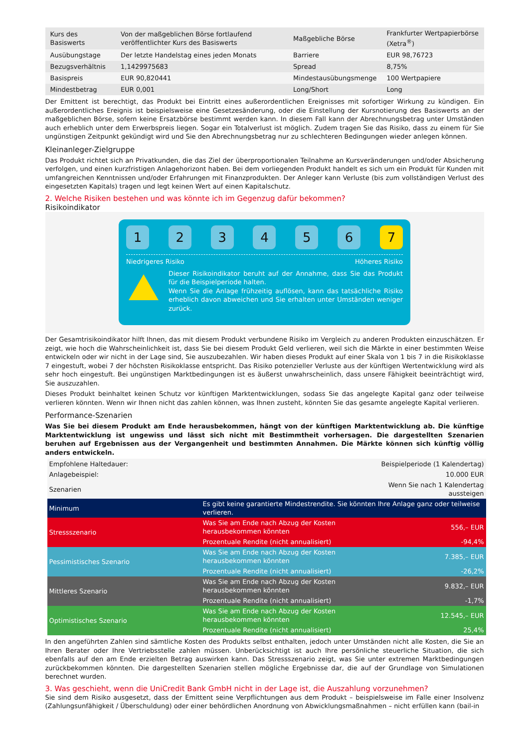| Kurs des Basiswerts | Von der maßgeblichen Börse fortlaufend veröffentlichter Kurs des Basiswerts | Maßgebliche Börse | Frankfurter Wertpapierbörse (Xetra<sup>®</sup>) |
| Ausübungstage | Der letzte Handelstag eines jeden Monats | Barriere | EUR 98,76723 |
| Bezugsverhältnis | 1,1429975683 | Spread | 8,75% |
| Basispreis | EUR 90,820441 | Mindestausübungsmenge | 100 Wertpapiere |
| Mindestbetrag | EUR 0,001 | Long/Short | Long |
Der Emittent ist berechtigt, das Produkt bei Eintritt eines außerordentlichen Ereignisses mit sofortiger Wirkung zu kündigen. Ein außerordentliches Ereignis ist beispielsweise eine Gesetzesänderung, oder die Einstellung der Kursnotierung des Basiswerts an der maßgeblichen Börse, sofern keine Ersatzbörse bestimmt werden kann. In diesem Fall kann der Abrechnungsbetrag unter Umständen auch erheblich unter dem Erwerbspreis liegen. Sogar ein Totalverlust ist möglich. Zudem tragen Sie das Risiko, dass zu einem für Sie ungünstigen Zeitpunkt gekündigt wird und Sie den Abrechnungsbetrag nur zu schlechteren Bedingungen wieder anlegen können.
Kleinanleger-Zielgruppe
Das Produkt richtet sich an Privatkunden, die das Ziel der überproportionalen Teilnahme an Kursveränderungen und/oder Absicherung verfolgen, und einen kurzfristigen Anlagehorizont haben. Bei dem vorliegenden Produkt handelt es sich um ein Produkt für Kunden mit umfangreichen Kenntnissen und/oder Erfahrungen mit Finanzprodukten. Der Anleger kann Verluste (bis zum vollständigen Verlust des eingesetzten Kapitals) tragen und legt keinen Wert auf einen Kapitalschutz.
2. Welche Risiken bestehen und was könnte ich im Gegenzug dafür bekommen?
Risikoindikator
1 2 3 4 5 6 7
Niedrigeres Risiko Höheres Risiko
Dieser Risikoindikator beruht auf der Annahme, dass Sie das Produkt für die Beispielperiode halten.
Wenn Sie die Anlage frühzeitig auflösen, kann das tatsächliche Risiko erheblich davon abweichen und Sie erhalten unter Umständen weniger zurück.
Der Gesamtrisikoindikator hilft Ihnen, das mit diesem Produkt verbundene Risiko im Vergleich zu anderen Produkten einzuschätzen. Er zeigt, wie hoch die Wahrscheinlichkeit ist, dass Sie bei diesem Produkt Geld verlieren, weil sich die Märkte in einer bestimmten Weise entwickeln oder wir nicht in der Lage sind, Sie auszubezahlen. Wir haben dieses Produkt auf einer Skala von 1 bis 7 in die Risikoklasse 7 eingestuft, wobei 7 der höchsten Risikoklasse entspricht. Das Risiko potenzieller Verluste aus der künftigen Wertentwicklung wird als sehr hoch eingestuft. Bei ungünstigen Marktbedingungen ist es äußerst unwahrscheinlich, dass unsere Fähigkeit beeinträchtigt wird, Sie auszuzahlen.
Dieses Produkt beinhaltet keinen Schutz vor künftigen Marktentwicklungen, sodass Sie das angelegte Kapital ganz oder teilweise verlieren könnten. Wenn wir Ihnen nicht das zahlen können, was Ihnen zusteht, könnten Sie das gesamte angelegte Kapital verlieren.
Performance-Szenarien
Was Sie bei diesem Produkt am Ende herausbekommen, hängt von der künftigen Marktentwicklung ab. Die künftige Marktentwicklung ist ungewiss und lässt sich nicht mit Bestimmtheit vorhersagen. Die dargestellten Szenarien beruhen auf Ergebnissen aus der Vergangenheit und bestimmten Annahmen. Die Märkte können sich künftig völlig anders entwickeln.
| Empfohlene Haltedauer: | | Beispielperiode (1 Kalendertag) |
| Anlagebeispiel: | | 10.000 EUR |
| Szenarien | | Wenn Sie nach 1 Kalendertag aussteigen |
| Minimum | Es gibt keine garantierte Mindestrendite. Sie könnten Ihre Anlage ganz oder teilweise verlieren. | |
| Stressszenario | Was Sie am Ende nach Abzug der Kosten herausbekommen könnten | 556,– EUR |
| | Prozentuale Rendite (nicht annualisiert) | -94,4% |
| Pessimistisches Szenario | Was Sie am Ende nach Abzug der Kosten herausbekommen könnten | 7.385,– EUR |
| | Prozentuale Rendite (nicht annualisiert) | -26,2% |
| Mittleres Szenario | Was Sie am Ende nach Abzug der Kosten herausbekommen könnten | 9.832,– EUR |
| | Prozentuale Rendite (nicht annualisiert) | -1,7% |
| Optimistisches Szenario | Was Sie am Ende nach Abzug der Kosten herausbekommen könnten | 12.545,– EUR |
| | Prozentuale Rendite (nicht annualisiert) | 25,4% |
In den angeführten Zahlen sind sämtliche Kosten des Produkts selbst enthalten, jedoch unter Umständen nicht alle Kosten, die Sie an Ihren Berater oder Ihre Vertriebsstelle zahlen müssen. Unberücksichtigt ist auch Ihre persönliche steuerliche Situation, die sich ebenfalls auf den am Ende erzielten Betrag auswirken kann. Das Stressszenario zeigt, was Sie unter extremen Marktbedingungen zurückbekommen könnten. Die dargestellten Szenarien stellen mögliche Ergebnisse dar, die auf der Grundlage von Simulationen berechnet wurden.
3. Was geschieht, wenn die UniCredit Bank GmbH nicht in der Lage ist, die Auszahlung vorzunehmen?
Sie sind dem Risiko ausgesetzt, dass der Emittent seine Verpflichtungen aus dem Produkt – beispielsweise im Falle einer Insolvenz (Zahlungsunfähigkeit / Überschuldung) oder einer behördlichen Anordnung von Abwicklungsmaßnahmen – nicht erfüllen kann (bail-in